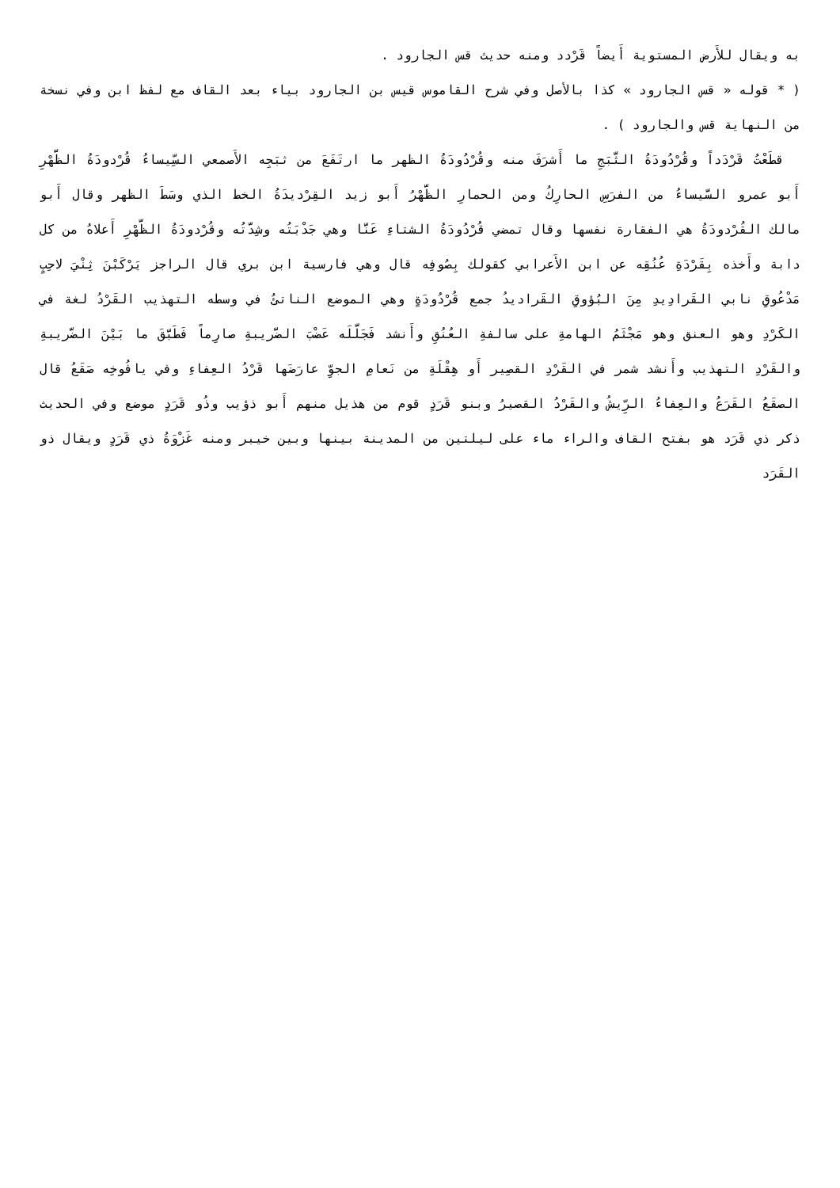به ويقال للأَرض المستوية أَيضاً قَرْدد ومنه حديث قس الجارود .
( * قوله « قس الجارود » كذا بالأصل وفي شرح القاموس قيس بن الجارود بياء بعد القاف مع لفظ ابن وفي نسخة من النهاية قس والجارود ) .
قطَعْتُ قَرْدَداً وقُرْدُودَةُ الثَّبَجِ ما أَشرَفَ منه وقُرْدُودَةُ الظهر ما ارتَفَعَ من ثبَجِه الأَصمعي السِّيساءُ قُرْدودَةُ الظَّهْرِ أَبو عمرو السَّيساءُ من الفرَسِ الحارِكُ ومن الحمارِ الظَّهْرُ أَبو زيد القِرْديدَةُ الخط الذي وسَطَ الظهر وقال أَبو مالك القُرْدودَةُ هي الفقارة نفسها وقال تمضي قُرْدُودَةُ الشتاءِ عَنَّا وهي جَدْبَتُه وشِدَّتُه وقُرْدودَةُ الظَّهْرِ أَعلاهُ من كل دابة وأَخذه بِقَرْدَةِ عُنُقِه عن ابن الأَعرابي كقولك بِصُوفِه قال وهي فارسية ابن بري قال الراجز يَرْكَبْنَ ثِنْيَ لاحِبٍ مَدْعُوقِ نابي القَرادِيدِ مِنَ البُؤوقِ القَراديدُ جمع قُرْدُودَةٍ وهي الموضع الناتئُ في وسطه التهذيب القَرْدُ لغة في الكَرْدِ وهو العنق وهو مَجْثَمُ الهامةِ على سالفةِ العُنُقِ وأَنشد فَجَلَّلَه عَضْبَ الضَّريبةِ صارِماً فَطَبَّقَ ما بَيْنَ الضَّريبةِ والقَرْدِ التهذيب وأَنشد شمر في القَرْدِ القصِير أَو هِقْلَةِ من نَعامِ الجوِّ عارَضَها قَرْدُ العِفاءِ وفي يافُوخِه صَقَعُ قال الصقَعُ القَرَعُ والعِفاءُ الرِّيشُ والقَرْدُ القصيرُ وبنو قَرَدٍ قوم من هذيل منهم أَبو ذؤيب وذُو قَرَدٍ موضع وفي الحديث ذكر ذي قَرَد هو بفتح القاف والراء ماء على ليلتين من المدينة بينها وبين خيبر ومنه غَزْوَةُ ذي قَرَدٍ ويقال ذو القَرَد